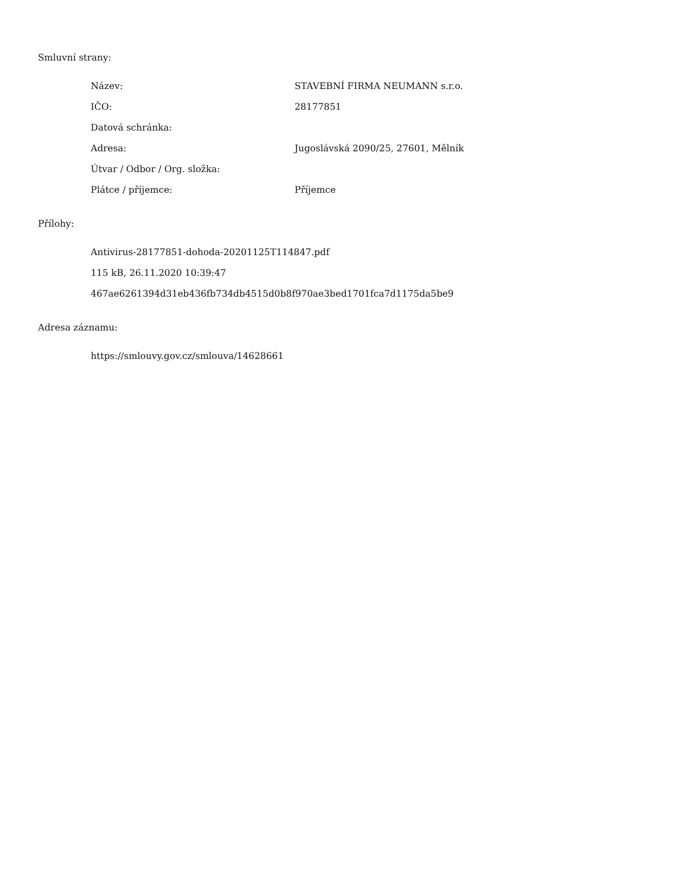Smluvní strany:
| Název: | STAVEBNÍ FIRMA NEUMANN s.r.o. |
| IČO: | 28177851 |
| Datová schránka: | |
| Adresa: | Jugoslávská 2090/25, 27601, Mělník |
| Útvar / Odbor / Org. složka: | |
| Plátce / příjemce: | Příjemce |
Přílohy:
Antivirus-28177851-dohoda-20201125T114847.pdf
115 kB, 26.11.2020 10:39:47
467ae6261394d31eb436fb734db4515d0b8f970ae3bed1701fca7d1175da5be9
Adresa záznamu:
https://smlouvy.gov.cz/smlouva/14628661